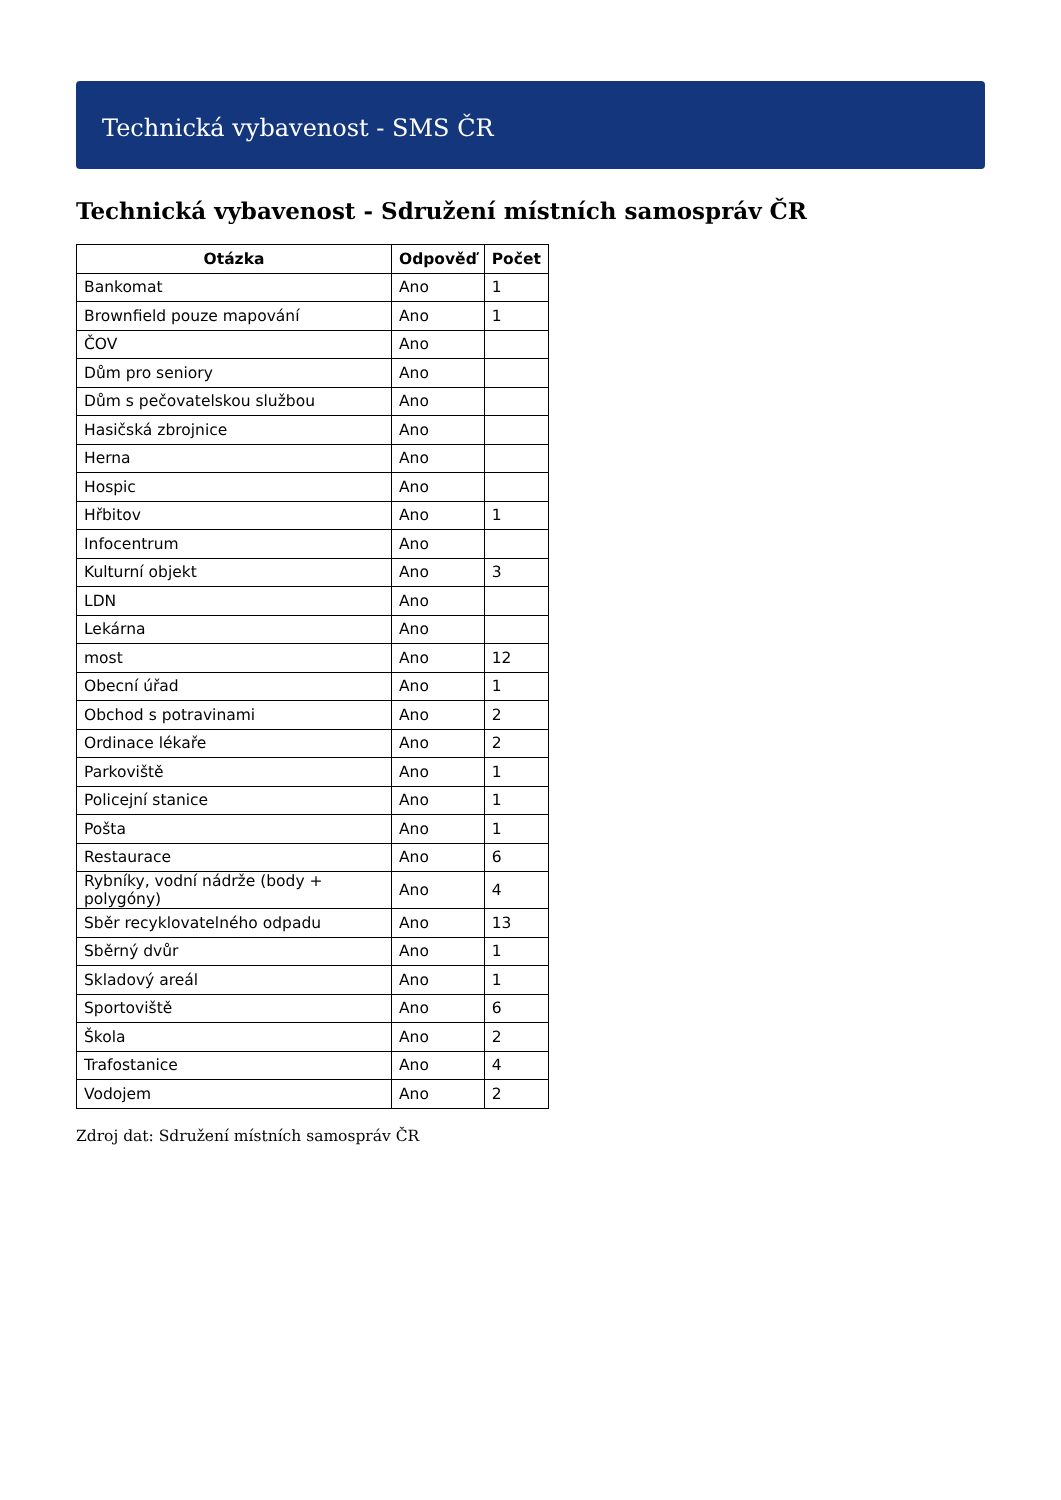Technická vybavenost - SMS ČR
Technická vybavenost - Sdružení místních samospráv ČR
| Otázka | Odpověď | Počet |
| --- | --- | --- |
| Bankomat | Ano | 1 |
| Brownfield pouze mapování | Ano | 1 |
| ČOV | Ano | |
| Dům pro seniory | Ano | |
| Dům s pečovatelskou službou | Ano | |
| Hasičská zbrojnice | Ano | |
| Herna | Ano | |
| Hospic | Ano | |
| Hřbitov | Ano | 1 |
| Infocentrum | Ano | |
| Kulturní objekt | Ano | 3 |
| LDN | Ano | |
| Lekárna | Ano | |
| most | Ano | 12 |
| Obecní úřad | Ano | 1 |
| Obchod s potravinami | Ano | 2 |
| Ordinace lékaře | Ano | 2 |
| Parkoviště | Ano | 1 |
| Policejní stanice | Ano | 1 |
| Pošta | Ano | 1 |
| Restaurace | Ano | 6 |
| Rybníky, vodní nádrže (body + polygóny) | Ano | 4 |
| Sběr recyklovatelného odpadu | Ano | 13 |
| Sběrný dvůr | Ano | 1 |
| Skladový areál | Ano | 1 |
| Sportoviště | Ano | 6 |
| Škola | Ano | 2 |
| Trafostanice | Ano | 4 |
| Vodojem | Ano | 2 |
Zdroj dat: Sdružení místních samospráv ČR